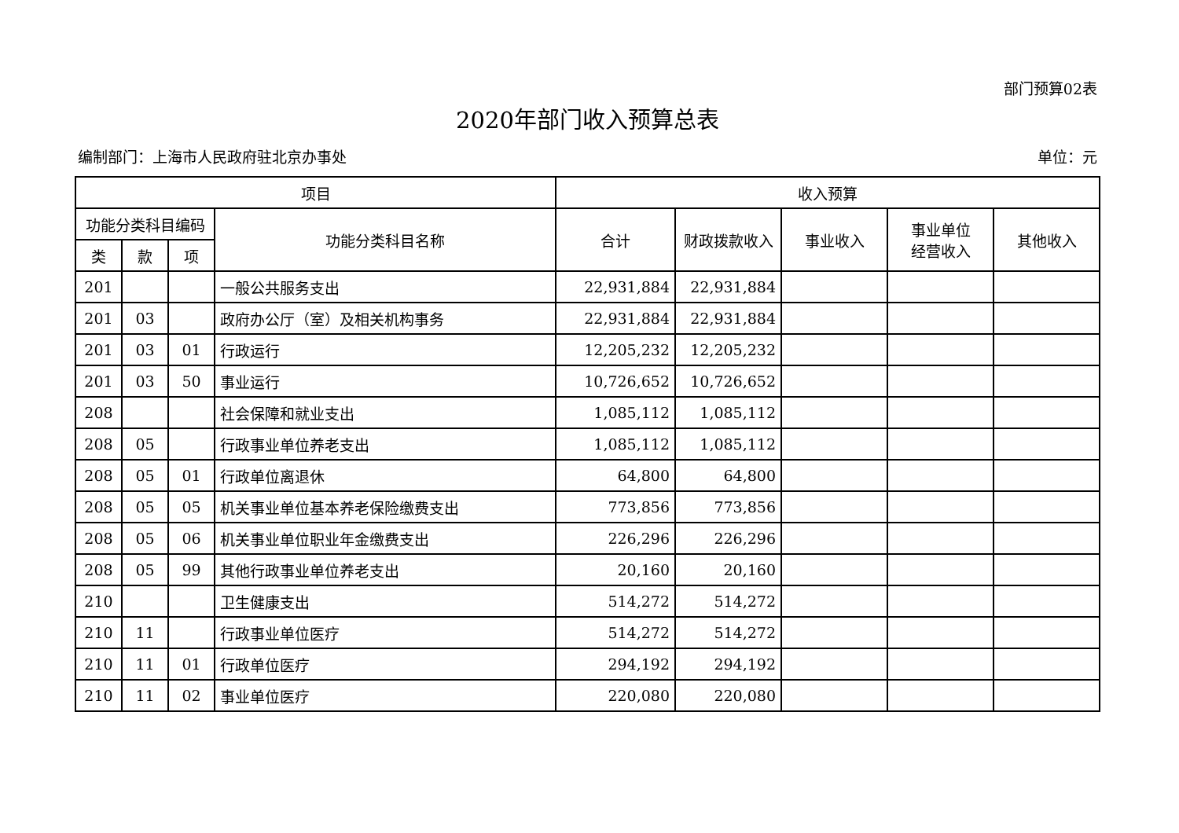部门预算02表
2020年部门收入预算总表
编制部门：上海市人民政府驻北京办事处 单位：元
| 项目 | | | | 收入预算 | | | | |
| --- | --- | --- | --- | --- | --- | --- | --- | --- |
| 功能分类科目编码 | | | 功能分类科目名称 | 合计 | 财政拨款收入 | 事业收入 | 事业单位 经营收入 | 其他收入 |
| 类 | 款 | 项 | | | | | | |
| 201 | | | 一般公共服务支出 | 22,931,884 | 22,931,884 | | | |
| 201 | 03 | | 政府办公厅（室）及相关机构事务 | 22,931,884 | 22,931,884 | | | |
| 201 | 03 | 01 | 行政运行 | 12,205,232 | 12,205,232 | | | |
| 201 | 03 | 50 | 事业运行 | 10,726,652 | 10,726,652 | | | |
| 208 | | | 社会保障和就业支出 | 1,085,112 | 1,085,112 | | | |
| 208 | 05 | | 行政事业单位养老支出 | 1,085,112 | 1,085,112 | | | |
| 208 | 05 | 01 | 行政单位离退休 | 64,800 | 64,800 | | | |
| 208 | 05 | 05 | 机关事业单位基本养老保险缴费支出 | 773,856 | 773,856 | | | |
| 208 | 05 | 06 | 机关事业单位职业年金缴费支出 | 226,296 | 226,296 | | | |
| 208 | 05 | 99 | 其他行政事业单位养老支出 | 20,160 | 20,160 | | | |
| 210 | | | 卫生健康支出 | 514,272 | 514,272 | | | |
| 210 | 11 | | 行政事业单位医疗 | 514,272 | 514,272 | | | |
| 210 | 11 | 01 | 行政单位医疗 | 294,192 | 294,192 | | | |
| 210 | 11 | 02 | 事业单位医疗 | 220,080 | 220,080 | | | |